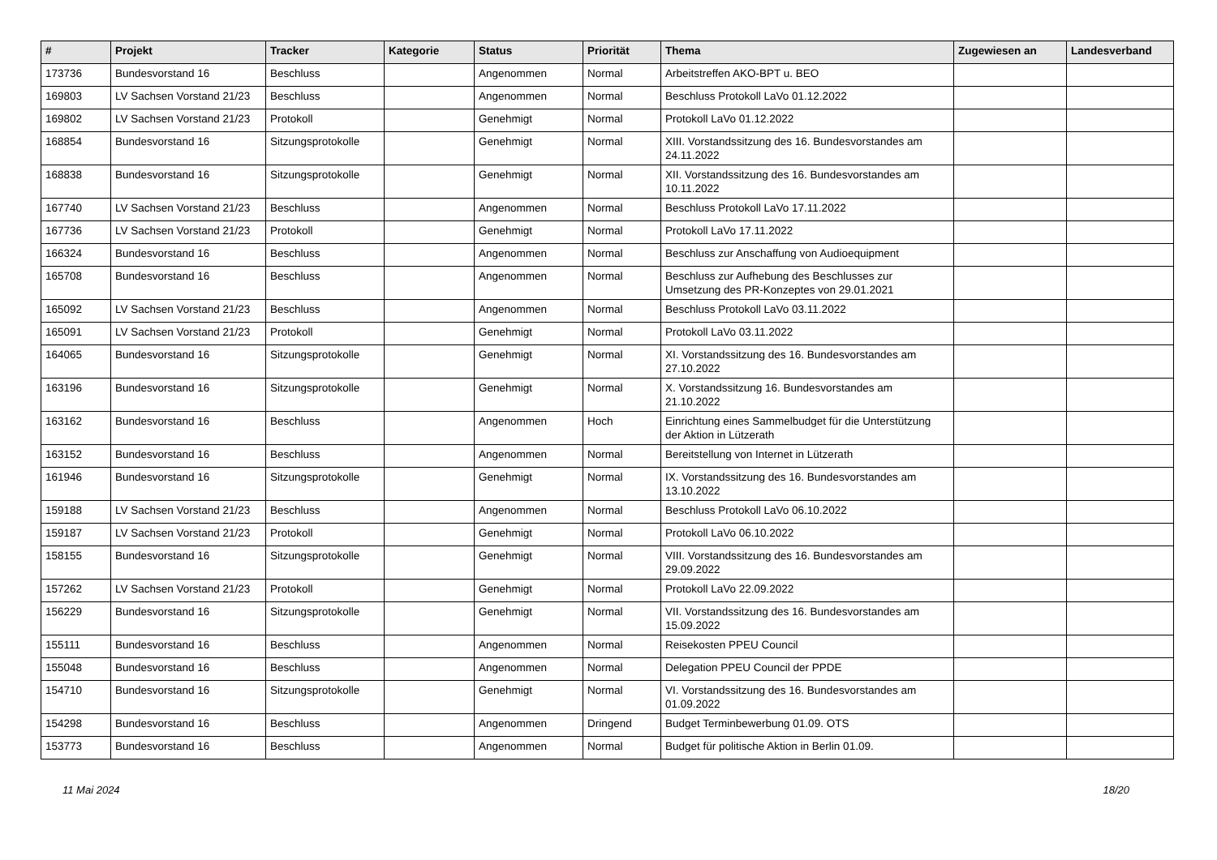| # | Projekt | Tracker | Kategorie | Status | Priorität | Thema | Zugewiesen an | Landesverband |
| --- | --- | --- | --- | --- | --- | --- | --- | --- |
| 173736 | Bundesvorstand 16 | Beschluss | | Angenommen | Normal | Arbeitstreffen AKO-BPT u. BEO | | |
| 169803 | LV Sachsen Vorstand 21/23 | Beschluss | | Angenommen | Normal | Beschluss Protokoll LaVo 01.12.2022 | | |
| 169802 | LV Sachsen Vorstand 21/23 | Protokoll | | Genehmigt | Normal | Protokoll LaVo 01.12.2022 | | |
| 168854 | Bundesvorstand 16 | Sitzungsprotokolle | | Genehmigt | Normal | XIII. Vorstandssitzung des 16. Bundesvorstandes am 24.11.2022 | | |
| 168838 | Bundesvorstand 16 | Sitzungsprotokolle | | Genehmigt | Normal | XII. Vorstandssitzung des 16. Bundesvorstandes am 10.11.2022 | | |
| 167740 | LV Sachsen Vorstand 21/23 | Beschluss | | Angenommen | Normal | Beschluss Protokoll LaVo 17.11.2022 | | |
| 167736 | LV Sachsen Vorstand 21/23 | Protokoll | | Genehmigt | Normal | Protokoll LaVo 17.11.2022 | | |
| 166324 | Bundesvorstand 16 | Beschluss | | Angenommen | Normal | Beschluss zur Anschaffung von Audioequipment | | |
| 165708 | Bundesvorstand 16 | Beschluss | | Angenommen | Normal | Beschluss zur Aufhebung des Beschlusses zur Umsetzung des PR-Konzeptes von 29.01.2021 | | |
| 165092 | LV Sachsen Vorstand 21/23 | Beschluss | | Angenommen | Normal | Beschluss Protokoll LaVo 03.11.2022 | | |
| 165091 | LV Sachsen Vorstand 21/23 | Protokoll | | Genehmigt | Normal | Protokoll LaVo 03.11.2022 | | |
| 164065 | Bundesvorstand 16 | Sitzungsprotokolle | | Genehmigt | Normal | XI. Vorstandssitzung des 16. Bundesvorstandes am 27.10.2022 | | |
| 163196 | Bundesvorstand 16 | Sitzungsprotokolle | | Genehmigt | Normal | X. Vorstandssitzung 16. Bundesvorstandes am 21.10.2022 | | |
| 163162 | Bundesvorstand 16 | Beschluss | | Angenommen | Hoch | Einrichtung eines Sammelbudget für die Unterstützung der Aktion in Lützerath | | |
| 163152 | Bundesvorstand 16 | Beschluss | | Angenommen | Normal | Bereitstellung von Internet in Lützerath | | |
| 161946 | Bundesvorstand 16 | Sitzungsprotokolle | | Genehmigt | Normal | IX. Vorstandssitzung des 16. Bundesvorstandes am 13.10.2022 | | |
| 159188 | LV Sachsen Vorstand 21/23 | Beschluss | | Angenommen | Normal | Beschluss Protokoll LaVo 06.10.2022 | | |
| 159187 | LV Sachsen Vorstand 21/23 | Protokoll | | Genehmigt | Normal | Protokoll LaVo 06.10.2022 | | |
| 158155 | Bundesvorstand 16 | Sitzungsprotokolle | | Genehmigt | Normal | VIII. Vorstandssitzung des 16. Bundesvorstandes am 29.09.2022 | | |
| 157262 | LV Sachsen Vorstand 21/23 | Protokoll | | Genehmigt | Normal | Protokoll LaVo 22.09.2022 | | |
| 156229 | Bundesvorstand 16 | Sitzungsprotokolle | | Genehmigt | Normal | VII. Vorstandssitzung des 16. Bundesvorstandes am 15.09.2022 | | |
| 155111 | Bundesvorstand 16 | Beschluss | | Angenommen | Normal | Reisekosten PPEU Council | | |
| 155048 | Bundesvorstand 16 | Beschluss | | Angenommen | Normal | Delegation PPEU Council der PPDE | | |
| 154710 | Bundesvorstand 16 | Sitzungsprotokolle | | Genehmigt | Normal | VI. Vorstandssitzung des 16. Bundesvorstandes am 01.09.2022 | | |
| 154298 | Bundesvorstand 16 | Beschluss | | Angenommen | Dringend | Budget Terminbewerbung 01.09. OTS | | |
| 153773 | Bundesvorstand 16 | Beschluss | | Angenommen | Normal | Budget für politische Aktion in Berlin 01.09. | | |
11 Mai 2024 18/20